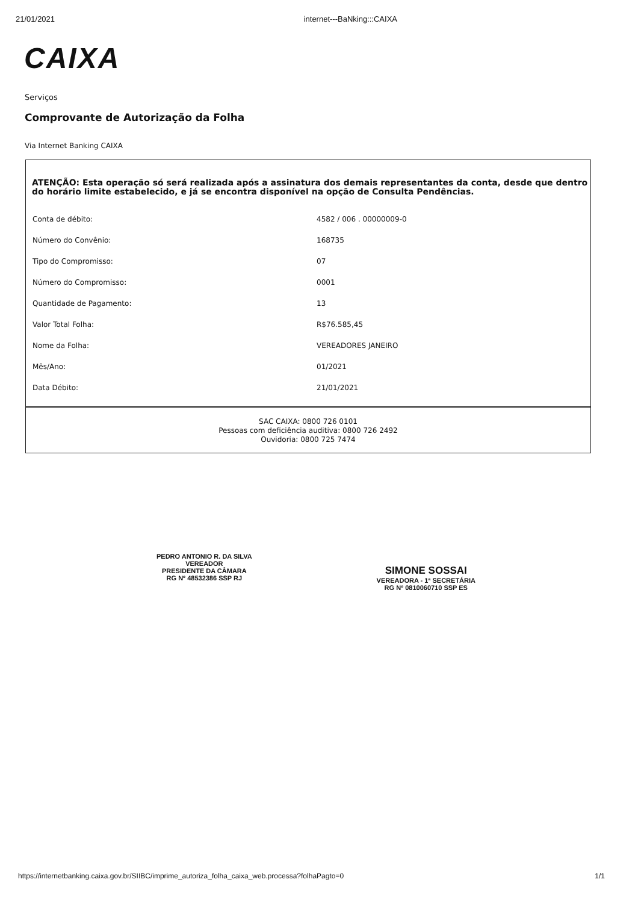21/01/2021 internet---BaNking:::CAIXA
CAIXA
Serviços
Comprovante de Autorização da Folha
Via Internet Banking CAIXA
ATENÇÃO: Esta operação só será realizada após a assinatura dos demais representantes da conta, desde que dentro do horário limite estabelecido, e já se encontra disponível na opção de Consulta Pendências.
| Conta de débito: | 4582 / 006 . 00000009-0 |
| Número do Convênio: | 168735 |
| Tipo do Compromisso: | 07 |
| Número do Compromisso: | 0001 |
| Quantidade de Pagamento: | 13 |
| Valor Total Folha: | R$76.585,45 |
| Nome da Folha: | VEREADORES JANEIRO |
| Mês/Ano: | 01/2021 |
| Data Débito: | 21/01/2021 |
SAC CAIXA: 0800 726 0101
Pessoas com deficiência auditiva: 0800 726 2492
Ouvidoria: 0800 725 7474
PEDRO ANTONIO R. DA SILVA
VEREADOR
PRESIDENTE DA CÂMARA
RG Nº 48532386 SSP RJ
SIMONE SOSSAI
VEREADORA - 1ª SECRETÁRIA
RG Nº 0810060710 SSP ES
https://internetbanking.caixa.gov.br/SIIBC/imprime_autoriza_folha_caixa_web.processa?folhaPagto=0 1/1